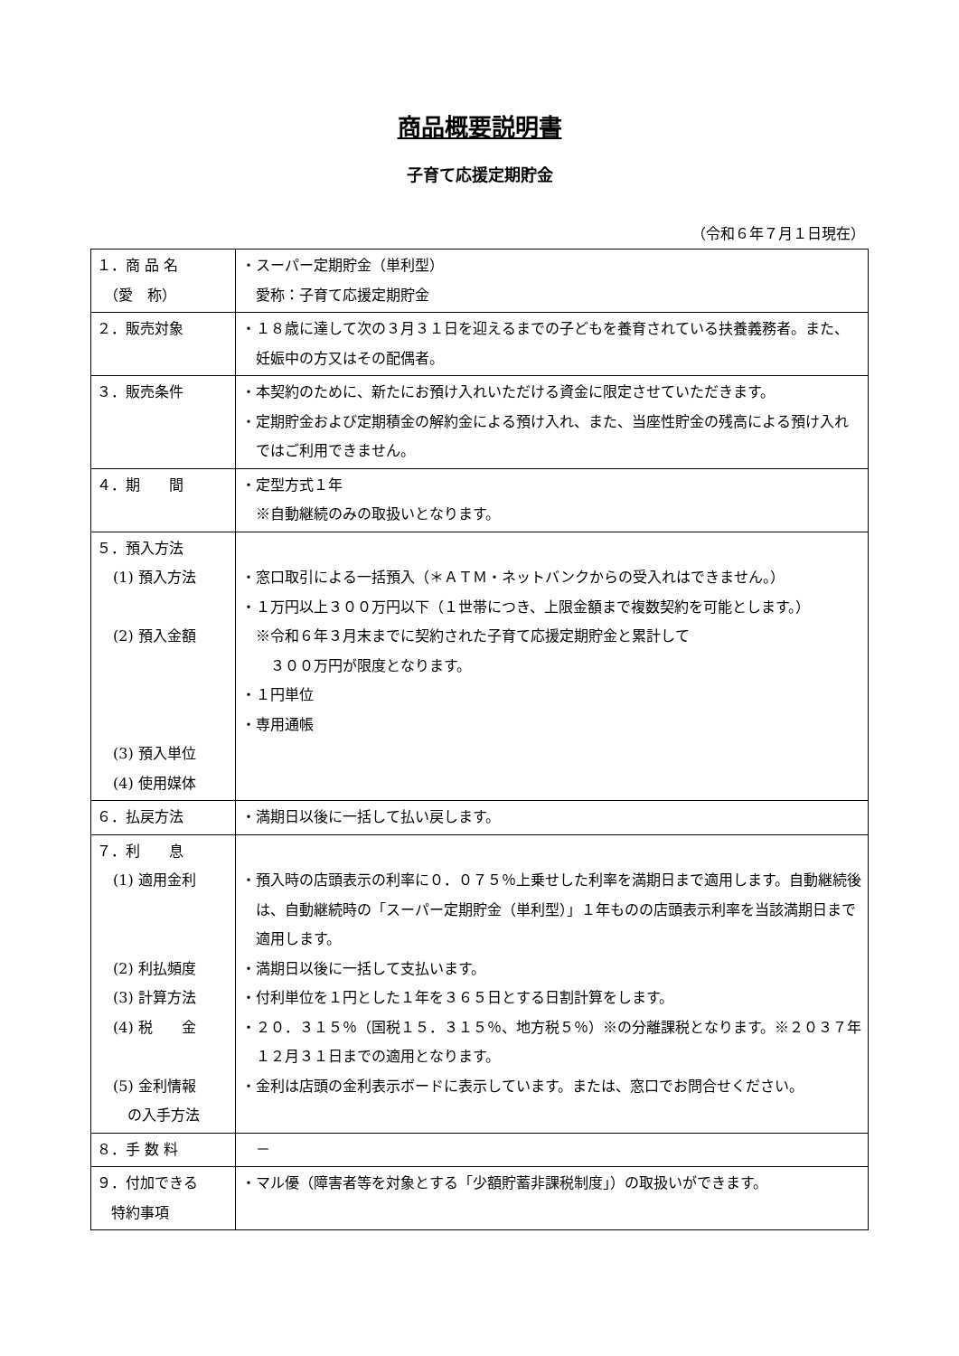商品概要説明書
子育て応援定期貯金
（令和６年７月１日現在）
| １．商 品 名 （愛 称） | ・スーパー定期貯金（単利型） 愛称：子育て応援定期貯金 |
| ２．販売対象 | ・１８歳に達して次の３月３１日を迎えるまでの子どもを養育されている扶養義務者。また、妊娠中の方又はその配偶者。 |
| ３．販売条件 | ・本契約のために、新たにお預け入れいただける資金に限定させていただきます。 ・定期貯金および定期積金の解約金による預け入れ、また、当座性貯金の残高による預け入れではご利用できません。 |
| ４．期 間 | ・定型方式１年 ※自動継続のみの取扱いとなります。 |
| ５．預入方法 (1) 預入方法 (2) 預入金額 (3) 預入単位 (4) 使用媒体 | ・窓口取引による一括預入（＊ＡＴＭ・ネットバンクからの受入れはできません。） ・１万円以上３００万円以下（１世帯につき、上限金額まで複数契約を可能とします。） ※令和６年３月末までに契約された子育て応援定期貯金と累計して ３００万円が限度となります。 ・１円単位 ・専用通帳 |
| ６．払戻方法 | ・満期日以後に一括して払い戻します。 |
| ７．利 息 (1) 適用金利 (2) 利払頻度 (3) 計算方法 (4) 税 金 (5) 金利情報 の入手方法 | ・預入時の店頭表示の利率に０．０７５％上乗せした利率を満期日まで適用します。自動継続後は、自動継続時の「スーパー定期貯金（単利型）」１年ものの店頭表示利率を当該満期日まで適用します。 ・満期日以後に一括して支払います。 ・付利単位を１円とした１年を３６５日とする日割計算をします。 ・２０．３１５％（国税１５．３１５％、地方税５％）※の分離課税となります。※２０３７年１２月３１日までの適用となります。 ・金利は店頭の金利表示ボードに表示しています。または、窓口でお問合せください。 |
| ８．手 数 料 | － |
| ９．付加できる 特約事項 | ・マル優（障害者等を対象とする「少額貯蓄非課税制度」）の取扱いができます。 |